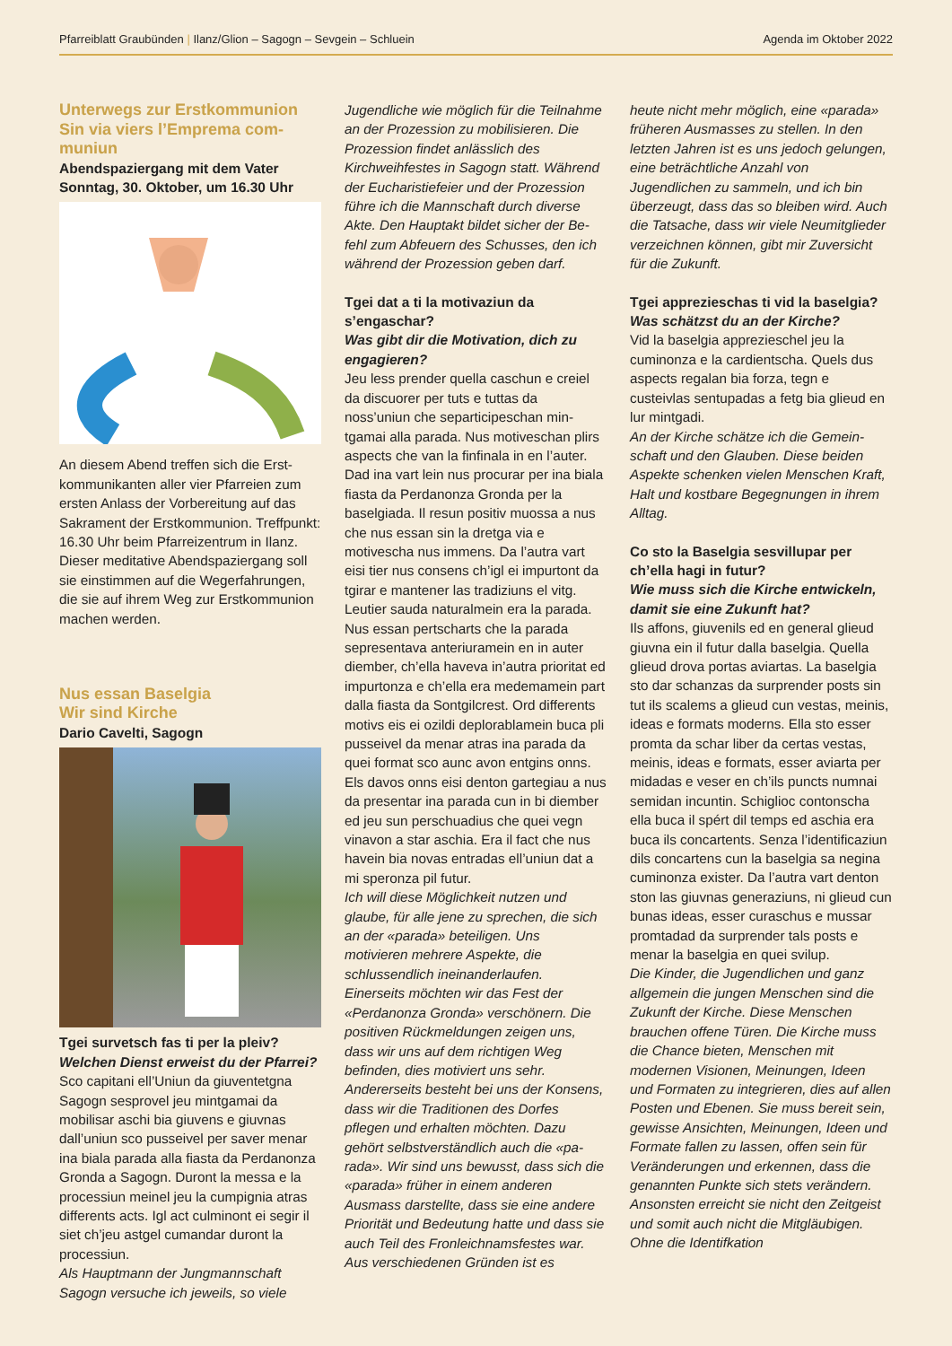Pfarreiblatt Graubünden | Ilanz/Glion – Sagogn – Sevgein – Schluein Agenda im Oktober 2022
Unterwegs zur Erstkommunion
Sin via viers l’Emprema com-
muniun
Abendspaziergang mit dem Vater
Sonntag, 30. Oktober, um 16.30 Uhr
An diesem Abend treffen sich die Erst­kommunikanten aller vier Pfarreien zum ersten Anlass der Vorbereitung auf das Sakrament der Erstkommunion. Treffpunkt: 16.30 Uhr beim Pfarreizen­trum in Ilanz. Dieser meditative Abend­spaziergang soll sie einstimmen auf die Wegerfahrungen, die sie auf ihrem Weg zur Erstkommunion machen werden.
Nus essan Baselgia
Wir sind Kirche
Dario Cavelti, Sagogn
Tgei survetsch fas ti per la pleiv?
Welchen Dienst erweist du der Pfarrei?
Sco capitani ell’Uniun da giuventetgna Sagogn sesprovel jeu mintgamai da mobilisar aschi bia giuvens e giuvnas dall’uniun sco pusseivel per saver menar ina biala parada alla fiasta da Perdanonza Gronda a Sagogn. Duront la messa e la processiun meinel jeu la cumpignia atras differents acts. Igl act culminont ei segir il siet ch’jeu astgel cumandar duront la processiun.
Als Hauptmann der Jungmannschaft Sagogn versuche ich jeweils, so viele
Jugendliche wie möglich für die Teilnah­me an der Prozession zu mobilisieren. Die Prozession findet anlässlich des Kirchweihfestes in Sagogn statt. Während der Eucharistiefeier und der Prozession führe ich die Mannschaft durch diverse Akte. Den Hauptakt bildet sicher der Be­fehl zum Abfeuern des Schusses, den ich während der Prozession geben darf.
Tgei dat a ti la motivaziun da s’engaschar?
Was gibt dir die Motivation, dich zu engagieren?
Jeu less prender quella caschun e creiel da discuorer per tuts e tuttas da noss’uniun che separticipeschan min­tgamai alla parada. Nus motiveschan plirs aspects che van la finfinala in en l’auter. Dad ina vart lein nus procurar per ina biala fiasta da Perdanonza Gronda per la baselgiada. Il resun positiv muossa a nus che nus essan sin la dretga via e motivescha nus immens. Da l’autra vart eisi tier nus consens ch’igl ei impurtont da tgirar e mantener las tradiziuns el vitg. Leutier sauda naturalmein era la parada. Nus essan pertscharts che la parada sepresentava anteriuramein en in auter diember, ch’ella haveva in’autra prioritat ed impurtonza e ch’ella era medemamein part dalla fiasta da Son­tgilcrest. Ord differents motivs eis ei ozildi deplorablamein buca pli pusseivel da menar atras ina parada da quei format sco aunc avon entgins onns. Els davos onns eisi denton gartegiau a nus da presentar ina parada cun in bi diember ed jeu sun perschuadius che quei vegn vinavon a star aschia. Era il fact che nus havein bia novas entradas ell’uniun dat a mi speronza pil futur.
Ich will diese Möglichkeit nutzen und glaube, für alle jene zu sprechen, die sich an der «parada» beteiligen. Uns motivieren mehrere Aspekte, die schlussendlich ineinanderlaufen. Einerseits möchten wir das Fest der «Perdanonza Gronda» verschönern. Die positiven Rückmeldungen zeigen uns, dass wir uns auf dem richtigen Weg befinden, dies motiviert uns sehr. Andererseits besteht bei uns der Kon­sens, dass wir die Traditionen des Dorfes pflegen und erhalten möchten. Dazu gehört selbstverständlich auch die «pa­rada». Wir sind uns bewusst, dass sich die «parada» früher in einem anderen Ausmass darstellte, dass sie eine andere Priorität und Bedeutung hatte und dass sie auch Teil des Fronleichnamsfestes war. Aus verschiedenen Gründen ist es
heute nicht mehr möglich, eine «pa­rada» früheren Ausmasses zu stellen. In den letzten Jahren ist es uns jedoch gelungen, eine beträchtliche Anzahl von Jugendlichen zu sammeln, und ich bin überzeugt, dass das so bleiben wird. Auch die Tatsache, dass wir viele Neu­mitglieder verzeichnen können, gibt mir Zuversicht für die Zukunft.
Tgei apprezieschas ti vid la baselgia?
Was schätzst du an der Kirche?
Vid la baselgia apprezieschel jeu la cuminonza e la cardientscha. Quels dus aspects regalan bia forza, tegn e custeivlas sentupadas a fetg bia glieud en lur mintgadi.
An der Kirche schätze ich die Gemein­schaft und den Glauben. Diese beiden Aspekte schenken vielen Menschen Kraft, Halt und kostbare Begegnungen in ihrem Alltag.
Co sto la Baselgia sesvillupar per ch’ella hagi in futur?
Wie muss sich die Kirche entwickeln, damit sie eine Zukunft hat?
Ils affons, giuvenils ed en general glieud giuvna ein il futur dalla baselgia. Quella glieud drova portas aviartas. La baselgia sto dar schanzas da surprender posts sin tut ils scalems a glieud cun vestas, meinis, ideas e formats moderns. Ella sto esser promta da schar liber da certas vestas, meinis, ideas e formats, esser aviarta per midadas e veser en ch’ils pun­cts numnai semidan incuntin. Schiglioc contonscha ella buca il spért dil temps ed aschia era buca ils concartents. Senza l’identificaziun dils concartens cun la baselgia sa negina cuminonza exister. Da l’autra vart denton ston las giuvnas generaziuns, ni glieud cun bunas ideas, esser curaschus e mussar promtadad da surprender tals posts e menar la baselgia en quei svilup.
Die Kinder, die Jugendlichen und ganz allgemein die jungen Menschen sind die Zukunft der Kirche. Diese Menschen brauchen offene Türen. Die Kirche muss die Chance bieten, Menschen mit modernen Visionen, Meinungen, Ideen und Formaten zu integrieren, dies auf allen Posten und Ebenen. Sie muss bereit sein, gewis­se Ansichten, Meinungen, Ideen und Formate fallen zu lassen, offen sein für Veränderungen und erkennen, dass die genannten Punkte sich stets verändern. Ansonsten erreicht sie nicht den Zeitgeist und somit auch nicht die Mitgläubigen. Ohne die Identifkation